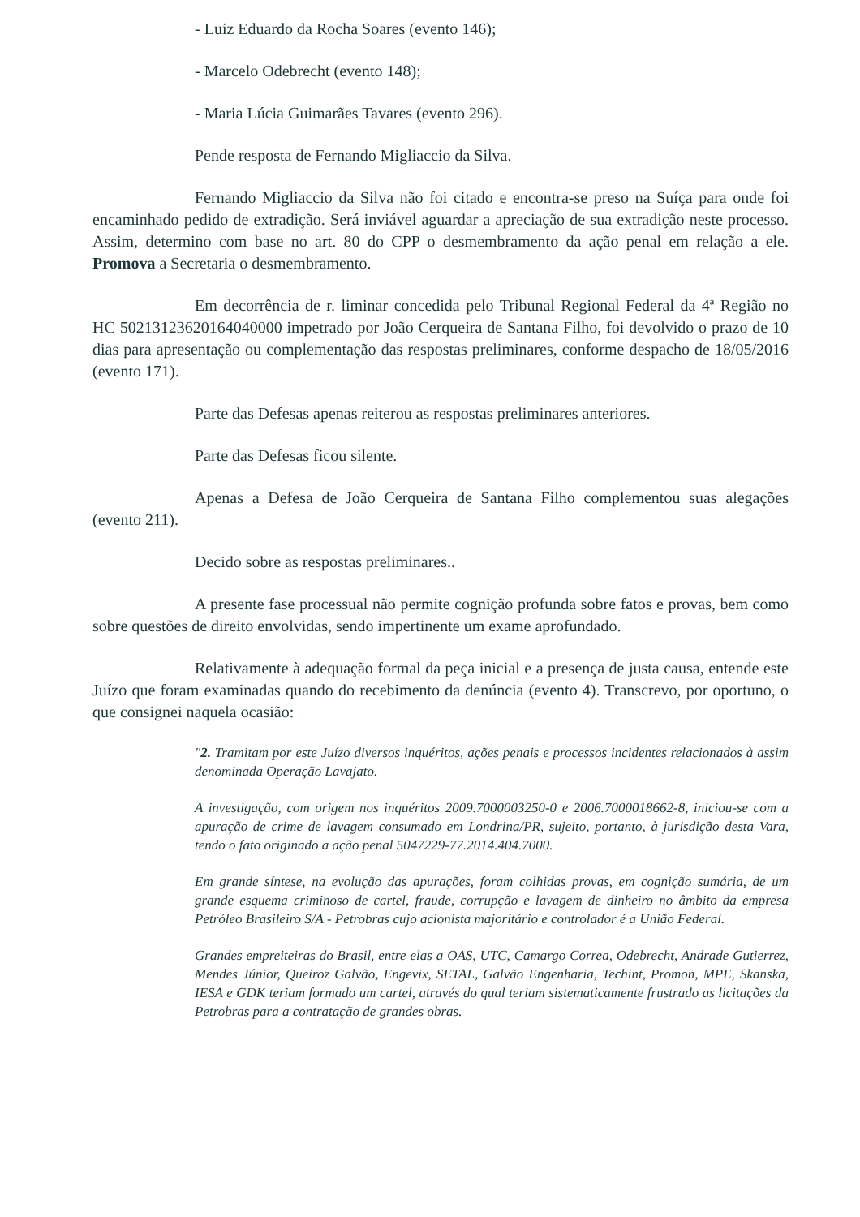- Luiz Eduardo da Rocha Soares (evento 146);
- Marcelo Odebrecht (evento 148);
- Maria Lúcia Guimarães Tavares (evento 296).
Pende resposta de Fernando Migliaccio da Silva.
Fernando Migliaccio da Silva não foi citado e encontra-se preso na Suíça para onde foi encaminhado pedido de extradição. Será inviável aguardar a apreciação de sua extradição neste processo. Assim, determino com base no art. 80 do CPP o desmembramento da ação penal em relação a ele. Promova a Secretaria o desmembramento.
Em decorrência de r. liminar concedida pelo Tribunal Regional Federal da 4ª Região no HC 50213123620164040000 impetrado por João Cerqueira de Santana Filho, foi devolvido o prazo de 10 dias para apresentação ou complementação das respostas preliminares, conforme despacho de 18/05/2016 (evento 171).
Parte das Defesas apenas reiterou as respostas preliminares anteriores.
Parte das Defesas ficou silente.
Apenas a Defesa de João Cerqueira de Santana Filho complementou suas alegações (evento 211).
Decido sobre as respostas preliminares..
A presente fase processual não permite cognição profunda sobre fatos e provas, bem como sobre questões de direito envolvidas, sendo impertinente um exame aprofundado.
Relativamente à adequação formal da peça inicial e a presença de justa causa, entende este Juízo que foram examinadas quando do recebimento da denúncia (evento 4). Transcrevo, por oportuno, o que consignei naquela ocasião:
"2. Tramitam por este Juízo diversos inquéritos, ações penais e processos incidentes relacionados à assim denominada Operação Lavajato.
A investigação, com origem nos inquéritos 2009.7000003250-0 e 2006.7000018662-8, iniciou-se com a apuração de crime de lavagem consumado em Londrina/PR, sujeito, portanto, à jurisdição desta Vara, tendo o fato originado a ação penal 5047229-77.2014.404.7000.
Em grande síntese, na evolução das apurações, foram colhidas provas, em cognição sumária, de um grande esquema criminoso de cartel, fraude, corrupção e lavagem de dinheiro no âmbito da empresa Petróleo Brasileiro S/A - Petrobras cujo acionista majoritário e controlador é a União Federal.
Grandes empreiteiras do Brasil, entre elas a OAS, UTC, Camargo Correa, Odebrecht, Andrade Gutierrez, Mendes Júnior, Queiroz Galvão, Engevix, SETAL, Galvão Engenharia, Techint, Promon, MPE, Skanska, IESA e GDK teriam formado um cartel, através do qual teriam sistematicamente frustrado as licitações da Petrobras para a contratação de grandes obras.